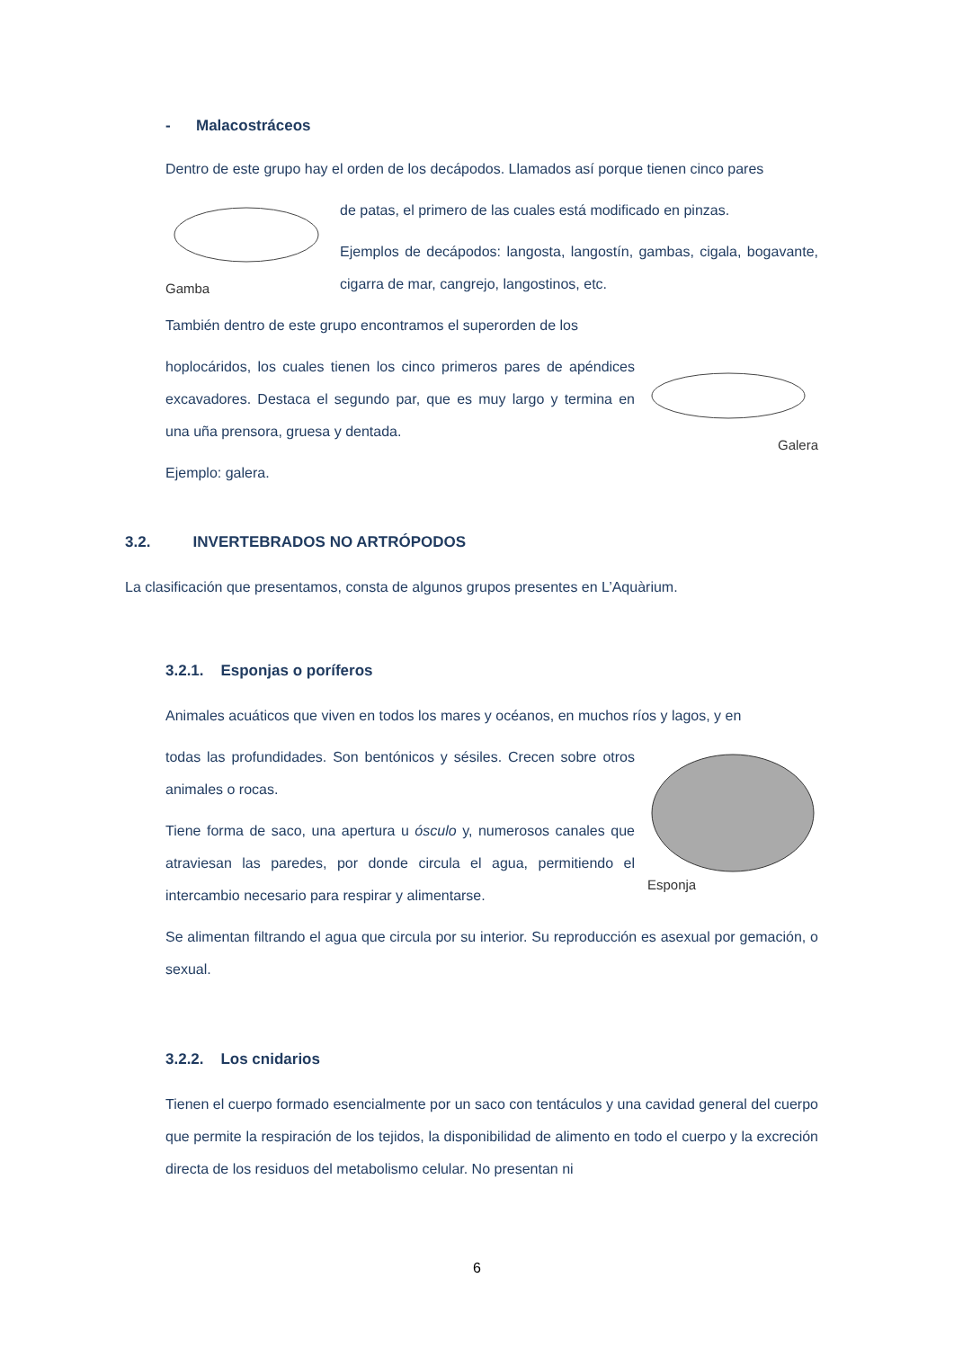- Malacostráceos
Dentro de este grupo hay el orden de los decápodos. Llamados así porque tienen cinco pares
Gamba
de patas, el primero de las cuales está modificado en pinzas.
Ejemplos de decápodos: langosta, langostín, gambas, cigala, bogavante, cigarra de mar, cangrejo, langostinos, etc.
También dentro de este grupo encontramos el superorden de los
Galera
hoplocáridos, los cuales tienen los cinco primeros pares de apéndices excavadores. Destaca el segundo par, que es muy largo y termina en una uña prensora, gruesa y dentada.
Ejemplo: galera.
3.2. INVERTEBRADOS NO ARTRÓPODOS
La clasificación que presentamos, consta de algunos grupos presentes en L’Aquàrium.
3.2.1. Esponjas o poríferos
Animales acuáticos que viven en todos los mares y océanos, en muchos ríos y lagos, y en
Esponja
todas las profundidades. Son bentónicos y sésiles. Crecen sobre otros animales o rocas.
Tiene forma de saco, una apertura u ósculo y, numerosos canales que atraviesan las paredes, por donde circula el agua, permitiendo el intercambio necesario para respirar y alimentarse.
Se alimentan filtrando el agua que circula por su interior. Su reproducción es asexual por gemación, o sexual.
3.2.2. Los cnidarios
Tienen el cuerpo formado esencialmente por un saco con tentáculos y una cavidad general del cuerpo que permite la respiración de los tejidos, la disponibilidad de alimento en todo el cuerpo y la excreción directa de los residuos del metabolismo celular. No presentan ni
6